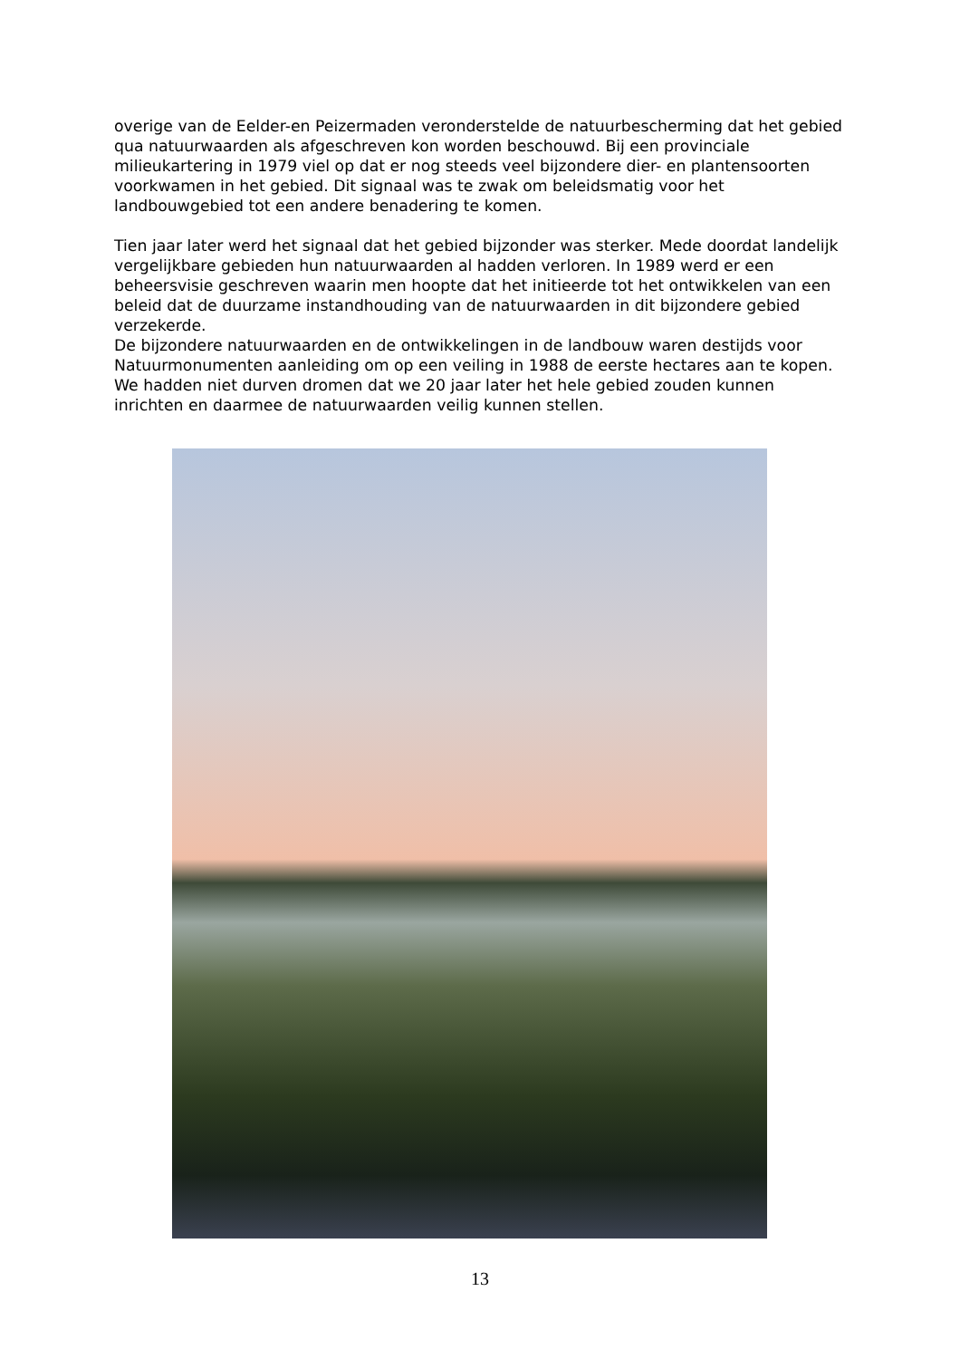overige van de Eelder-en Peizermaden veronderstelde de natuurbescherming dat het gebied qua natuurwaarden als afgeschreven kon worden beschouwd. Bij een provinciale milieukartering in 1979 viel op dat er nog steeds veel bijzondere dier- en plantensoorten voorkwamen in het gebied. Dit signaal was te zwak om beleidsmatig voor het landbouwgebied tot een andere benadering te komen.
Tien jaar later werd het signaal dat het gebied bijzonder was sterker. Mede doordat landelijk vergelijkbare gebieden hun natuurwaarden al hadden verloren. In 1989 werd er een beheersvisie geschreven waarin men hoopte dat het initieerde tot het ontwikkelen van een beleid dat de duurzame instandhouding van de natuurwaarden in dit bijzondere gebied verzekerde.
De bijzondere natuurwaarden en de ontwikkelingen in de landbouw waren destijds voor Natuurmonumenten aanleiding om op een veiling in 1988 de eerste hectares aan te kopen. We hadden niet durven dromen dat we 20 jaar later het hele gebied zouden kunnen inrichten en daarmee de natuurwaarden veilig kunnen stellen.
13